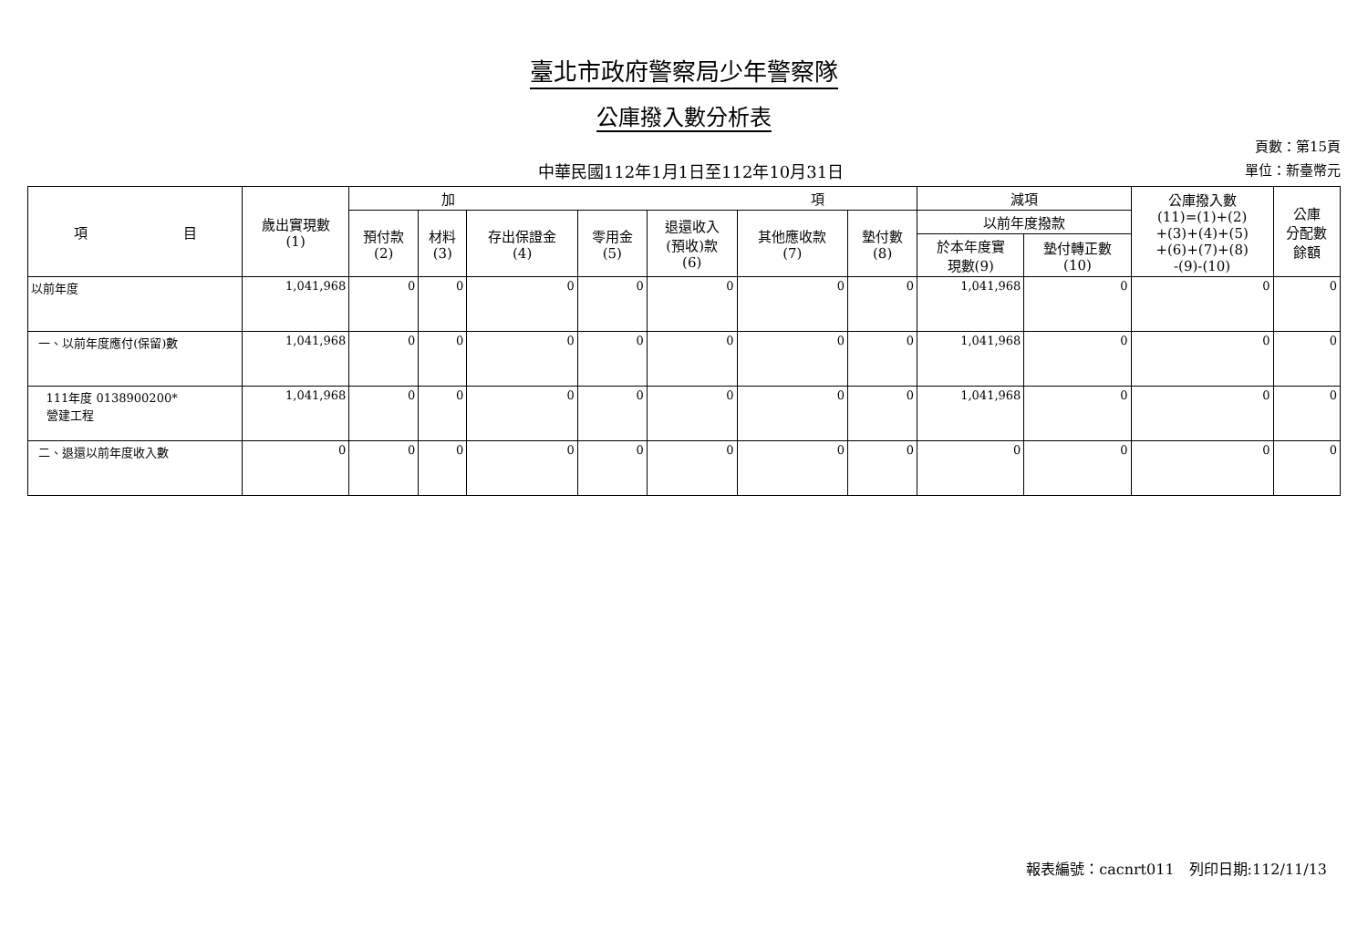臺北市政府警察局少年警察隊
公庫撥入數分析表
中華民國112年1月1日至112年10月31日
頁數：第15頁
單位：新臺幣元
| 項 目 | 歲出實現數 (1) | 加 項 | | | | | | | 減項 | | 公庫撥入數 (11)=(1)+(2) +(3)+(4)+(5) +(6)+(7)+(8) -(9)-(10) | 公庫 分配數 餘額 |
| --- | --- | --- | --- | --- | --- | --- | --- | --- | --- | --- | --- | --- |
| | | 預付款 (2) | 材料 (3) | 存出保證金 (4) | 零用金 (5) | 退還收入 (預收)款 (6) | 其他應收款 (7) | 墊付數 (8) | 以前年度撥款 | | | |
| | | | | | | | | | 於本年度實 現數(9) | 墊付轉正數 (10) | | |
| 以前年度 | 1,041,968 | 0 | 0 | 0 | 0 | 0 | 0 | 0 | 1,041,968 | 0 | 0 | 0 |
| 一、以前年度應付(保留)數 | 1,041,968 | 0 | 0 | 0 | 0 | 0 | 0 | 0 | 1,041,968 | 0 | 0 | 0 |
| 111年度 0138900200* 營建工程 | 1,041,968 | 0 | 0 | 0 | 0 | 0 | 0 | 0 | 1,041,968 | 0 | 0 | 0 |
| 二、退還以前年度收入數 | 0 | 0 | 0 | 0 | 0 | 0 | 0 | 0 | 0 | 0 | 0 | 0 |
報表編號：cacnrt011　列印日期:112/11/13